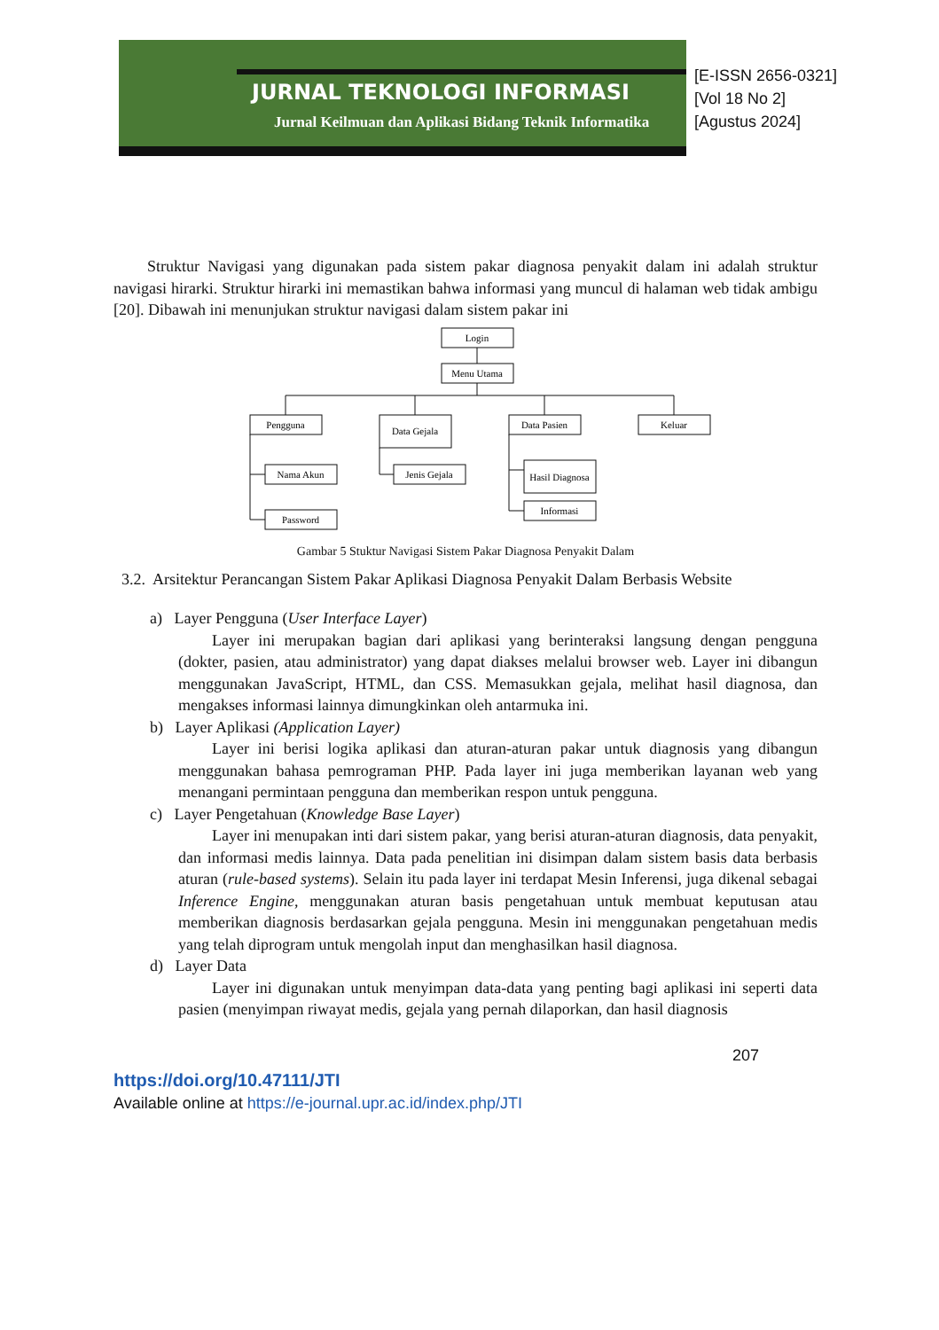JURNAL TEKNOLOGI INFORMASI
Jurnal Keilmuan dan Aplikasi Bidang Teknik Informatika
[E-ISSN 2656-0321]
[Vol 18 No 2]
[Agustus 2024]
Struktur Navigasi yang digunakan pada sistem pakar diagnosa penyakit dalam ini adalah struktur navigasi hirarki. Struktur hirarki ini memastikan bahwa informasi yang muncul di halaman web tidak ambigu [20]. Dibawah ini menunjukan struktur navigasi dalam sistem pakar ini
Login
Menu Utama
Pengguna
Data Gejala
Data Pasien
Keluar
Nama Akun
Jenis Gejala
Hasil Diagnosa
Informasi
Password
Gambar 5 Stuktur Navigasi Sistem Pakar Diagnosa Penyakit Dalam
3.2. Arsitektur Perancangan Sistem Pakar Aplikasi Diagnosa Penyakit Dalam Berbasis Website
a) Layer Pengguna (User Interface Layer)
Layer ini merupakan bagian dari aplikasi yang berinteraksi langsung dengan pengguna (dokter, pasien, atau administrator) yang dapat diakses melalui browser web. Layer ini dibangun menggunakan JavaScript, HTML, dan CSS. Memasukkan gejala, melihat hasil diagnosa, dan mengakses informasi lainnya dimungkinkan oleh antarmuka ini.
b) Layer Aplikasi (Application Layer)
Layer ini berisi logika aplikasi dan aturan-aturan pakar untuk diagnosis yang dibangun menggunakan bahasa pemrograman PHP. Pada layer ini juga memberikan layanan web yang menangani permintaan pengguna dan memberikan respon untuk pengguna.
c) Layer Pengetahuan (Knowledge Base Layer)
Layer ini menupakan inti dari sistem pakar, yang berisi aturan-aturan diagnosis, data penyakit, dan informasi medis lainnya. Data pada penelitian ini disimpan dalam sistem basis data berbasis aturan (rule-based systems). Selain itu pada layer ini terdapat Mesin Inferensi, juga dikenal sebagai Inference Engine, menggunakan aturan basis pengetahuan untuk membuat keputusan atau memberikan diagnosis berdasarkan gejala pengguna. Mesin ini menggunakan pengetahuan medis yang telah diprogram untuk mengolah input dan menghasilkan hasil diagnosa.
d) Layer Data
Layer ini digunakan untuk menyimpan data-data yang penting bagi aplikasi ini seperti data pasien (menyimpan riwayat medis, gejala yang pernah dilaporkan, dan hasil diagnosis
207
https://doi.org/10.47111/JTI
Available online at https://e-journal.upr.ac.id/index.php/JTI